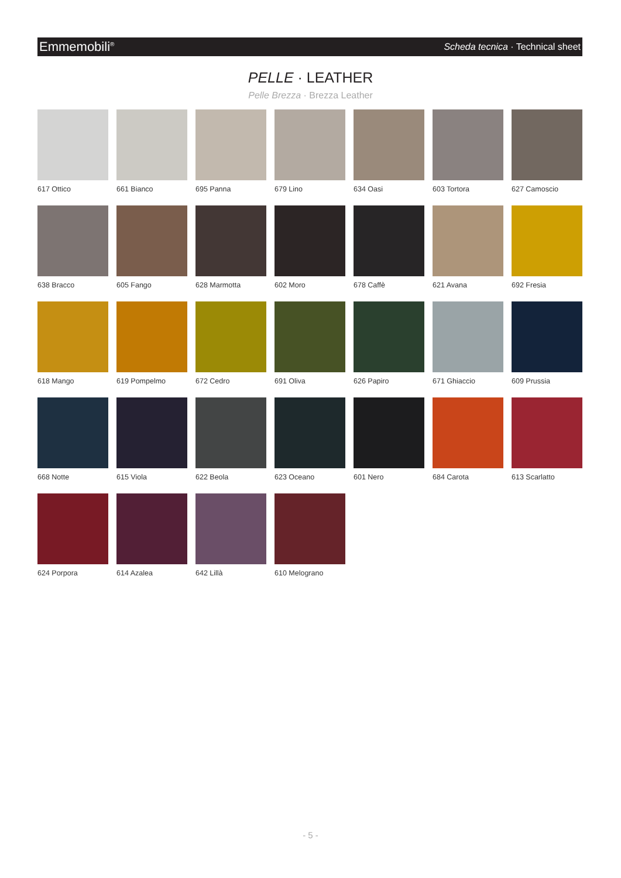Emmemobili<sup>®</sup> Scheda tecnica · Technical sheet
PELLE · LEATHER
Pelle Brezza · Brezza Leather
617 Ottico
661 Bianco
695 Panna
679 Lino
634 Oasi
603 Tortora
627 Camoscio
638 Bracco
605 Fango
628 Marmotta
602 Moro
678 Caffè
621 Avana
692 Fresia
618 Mango
619 Pompelmo
672 Cedro
691 Oliva
626 Papiro
671 Ghiaccio
609 Prussia
668 Notte
615 Viola
622 Beola
623 Oceano
601 Nero
684 Carota
613 Scarlatto
624 Porpora
614 Azalea
642 Lillà
610 Melograno
- 5 -